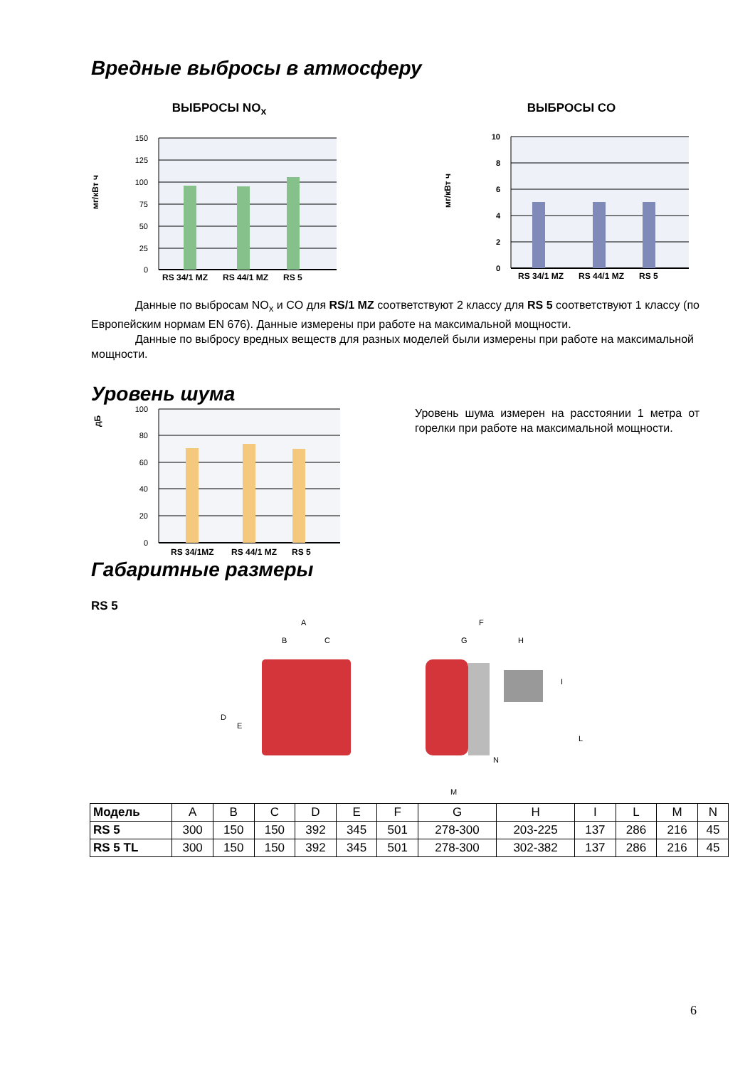Вредные выбросы в атмосферу
ВЫБРОСЫ NO<sub>x</sub>
150
125
100
75
50
25
0
мг/кВт ч
RS 34/1 MZ
RS 44/1 MZ
RS 5
ВЫБРОСЫ CO
10
8
6
4
2
0
мг/кВт ч
RS 34/1 MZ
RS 44/1 MZ
RS 5
Данные по выбросам NO<sub>x</sub> и CO для RS/1 MZ соответствуют 2 классу для RS 5 соответствуют 1 классу (по Европейским нормам EN 676). Данные измерены при работе на максимальной мощности.
Данные по выбросу вредных веществ для разных моделей были измерены при работе на максимальной мощности.
Уровень шума
100
80
60
40
20
0
дБ
RS 34/1MZ
RS 44/1 MZ
RS 5
Уровень шума измерен на расстоянии 1 метра от горелки при работе на максимальной мощности.
Габаритные размеры
RS 5
A
B
C
D
E
F
G
H
I
L
M
N
| Модель | A | B | C | D | E | F | G | H | I | L | M | N |
| --- | --- | --- | --- | --- | --- | --- | --- | --- | --- | --- | --- | --- |
| RS 5 | 300 | 150 | 150 | 392 | 345 | 501 | 278-300 | 203-225 | 137 | 286 | 216 | 45 |
| RS 5 TL | 300 | 150 | 150 | 392 | 345 | 501 | 278-300 | 302-382 | 137 | 286 | 216 | 45 |
6